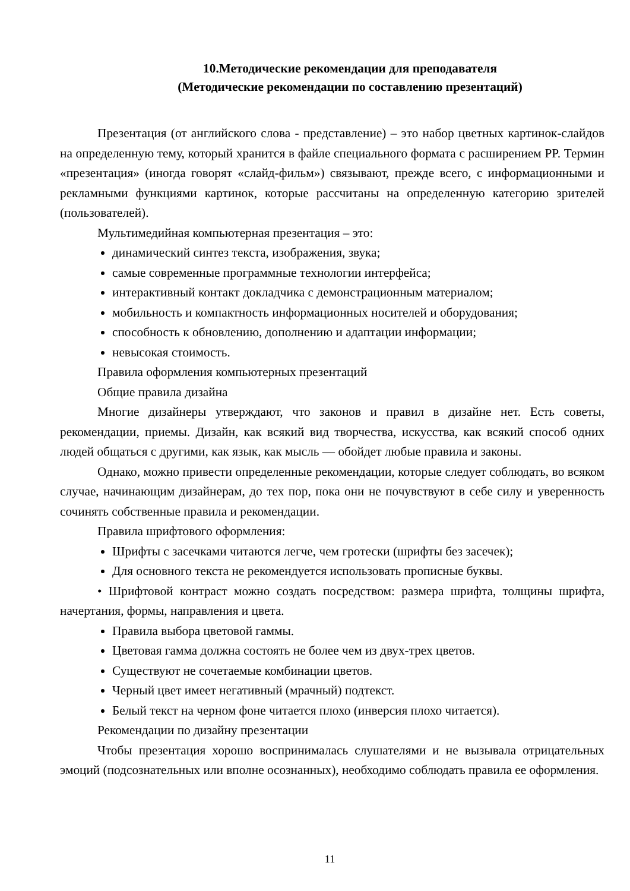10.Методические рекомендации для преподавателя
(Методические рекомендации по составлению презентаций)
Презентация (от английского слова - представление) – это набор цветных картинок-слайдов на определенную тему, который хранится в файле специального формата с расширением PP. Термин «презентация» (иногда говорят «слайд-фильм») связывают, прежде всего, с информационными и рекламными функциями картинок, которые рассчитаны на определенную категорию зрителей (пользователей).
Мультимедийная компьютерная презентация – это:
динамический синтез текста, изображения, звука;
самые современные программные технологии интерфейса;
интерактивный контакт докладчика с демонстрационным материалом;
мобильность и компактность информационных носителей и оборудования;
способность к обновлению, дополнению и адаптации информации;
невысокая стоимость.
Правила оформления компьютерных презентаций
Общие правила дизайна
Многие дизайнеры утверждают, что законов и правил в дизайне нет. Есть советы, рекомендации, приемы. Дизайн, как всякий вид творчества, искусства, как всякий способ одних людей общаться с другими, как язык, как мысль — обойдет любые правила и законы.
Однако, можно привести определенные рекомендации, которые следует соблюдать, во всяком случае, начинающим дизайнерам, до тех пор, пока они не почувствуют в себе силу и уверенность сочинять собственные правила и рекомендации.
Правила шрифтового оформления:
Шрифты с засечками читаются легче, чем гротески (шрифты без засечек);
Для основного текста не рекомендуется использовать прописные буквы.
• Шрифтовой контраст можно создать посредством: размера шрифта, толщины шрифта, начертания, формы, направления и цвета.
Правила выбора цветовой гаммы.
Цветовая гамма должна состоять не более чем из двух-трех цветов.
Существуют не сочетаемые комбинации цветов.
Черный цвет имеет негативный (мрачный) подтекст.
Белый текст на черном фоне читается плохо (инверсия плохо читается).
Рекомендации по дизайну презентации
Чтобы презентация хорошо воспринималась слушателями и не вызывала отрицательных эмоций (подсознательных или вполне осознанных), необходимо соблюдать правила ее оформления.
11